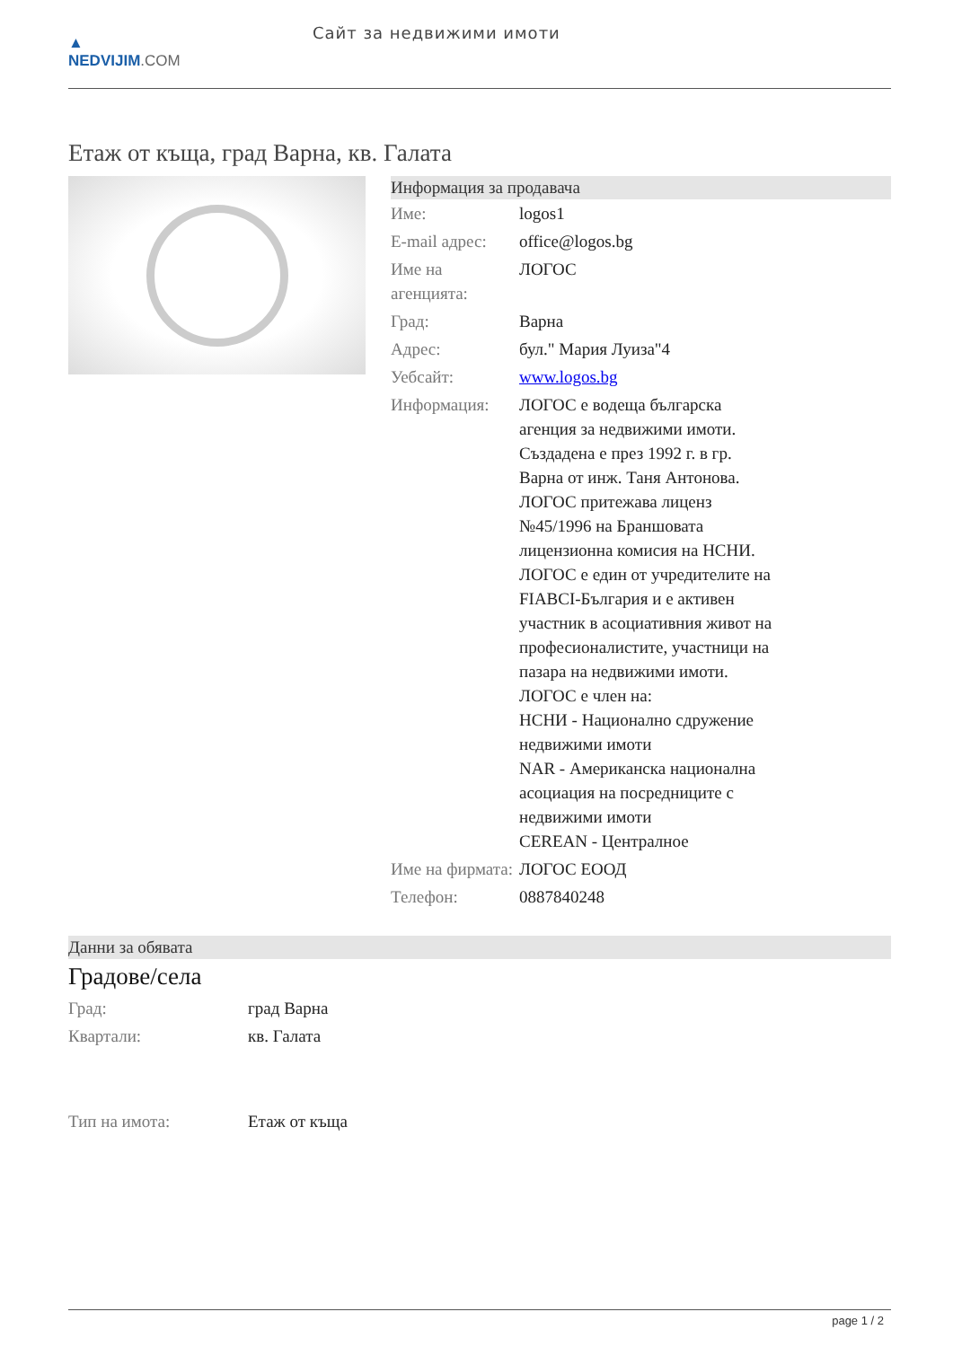▲
NEDVIJIM.COM
Сайт за недвижими имоти
Етаж от къща, град Варна, кв. Галата
Информация за продавача
| Име: | logos1 |
| E-mail адрес: | office@logos.bg |
| Име на агенцията: | ЛОГОС |
| Град: | Варна |
| Адрес: | бул." Мария Луиза"4 |
| Уебсайт: | www.logos.bg |
| Информация: | ЛОГОС е водеща българска агенция за недвижими имоти. Създадена е през 1992 г. в гр. Варна от инж. Таня Антонова. ЛОГОС притежава лиценз №45/1996 на Браншовата лицензионна комисия на НСНИ. ЛОГОС е един от учредителите на FIABCI-България и е активен участник в асоциативния живот на професионалистите, участници на пазара на недвижими имоти. ЛОГОС е член на: НСНИ - Национално сдружение недвижими имоти NAR - Американска национална асоциация на посредниците с недвижими имоти CEREAN - Централное |
| Име на фирмата: | ЛОГОС ЕООД |
| Телефон: | 0887840248 |
Данни за обявата
Градове/села
| Град: | град Варна |
| Квартали: | кв. Галата |
| Тип на имота: | Етаж от къща |
page 1 / 2